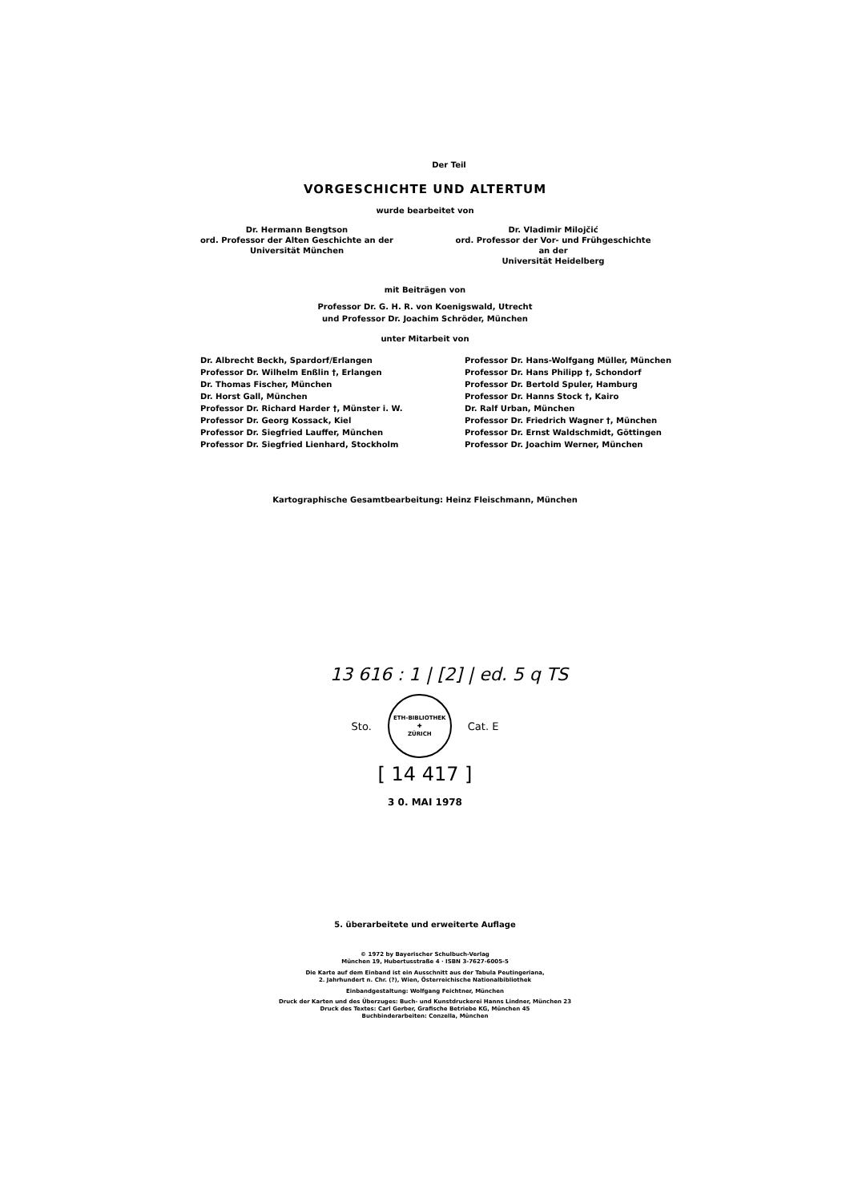Der Teil
VORGESCHICHTE UND ALTERTUM
wurde bearbeitet von
Dr. Hermann Bengtson
ord. Professor der Alten Geschichte an der
Universität München
Dr. Vladimir Milojčić
ord. Professor der Vor- und Frühgeschichte an der
Universität Heidelberg
mit Beiträgen von
Professor Dr. G. H. R. von Koenigswald, Utrecht
und Professor Dr. Joachim Schröder, München
unter Mitarbeit von
Dr. Albrecht Beckh, Spardorf/Erlangen
Professor Dr. Wilhelm Enßlin †, Erlangen
Dr. Thomas Fischer, München
Dr. Horst Gall, München
Professor Dr. Richard Harder †, Münster i. W.
Professor Dr. Georg Kossack, Kiel
Professor Dr. Siegfried Lauffer, München
Professor Dr. Siegfried Lienhard, Stockholm
Professor Dr. Hans-Wolfgang Müller, München
Professor Dr. Hans Philipp †, Schondorf
Professor Dr. Bertold Spuler, Hamburg
Professor Dr. Hanns Stock †, Kairo
Dr. Ralf Urban, München
Professor Dr. Friedrich Wagner †, München
Professor Dr. Ernst Waldschmidt, Göttingen
Professor Dr. Joachim Werner, München
Kartographische Gesamtbearbeitung: Heinz Fleischmann, München
13 616 : 1 | [2] | ed. 5 q TS
Sto. ETH-BIBLIOTHEK
✚
ZÜRICH Cat. E
[ 14 417 ]
3 0. MAI 1978
5. überarbeitete und erweiterte Auflage
© 1972 by Bayerischer Schulbuch-Verlag
München 19, Hubertusstraße 4 · ISBN 3-7627-6005-5
Die Karte auf dem Einband ist ein Ausschnitt aus der Tabula Peutingeriana,
2. Jahrhundert n. Chr. (?), Wien, Österreichische Nationalbibliothek
Einbandgestaltung: Wolfgang Feichtner, München
Druck der Karten und des Überzuges: Buch- und Kunstdruckerei Hanns Lindner, München 23
Druck des Textes: Carl Gerber, Grafische Betriebe KG, München 45
Buchbinderarbeiten: Conzella, München